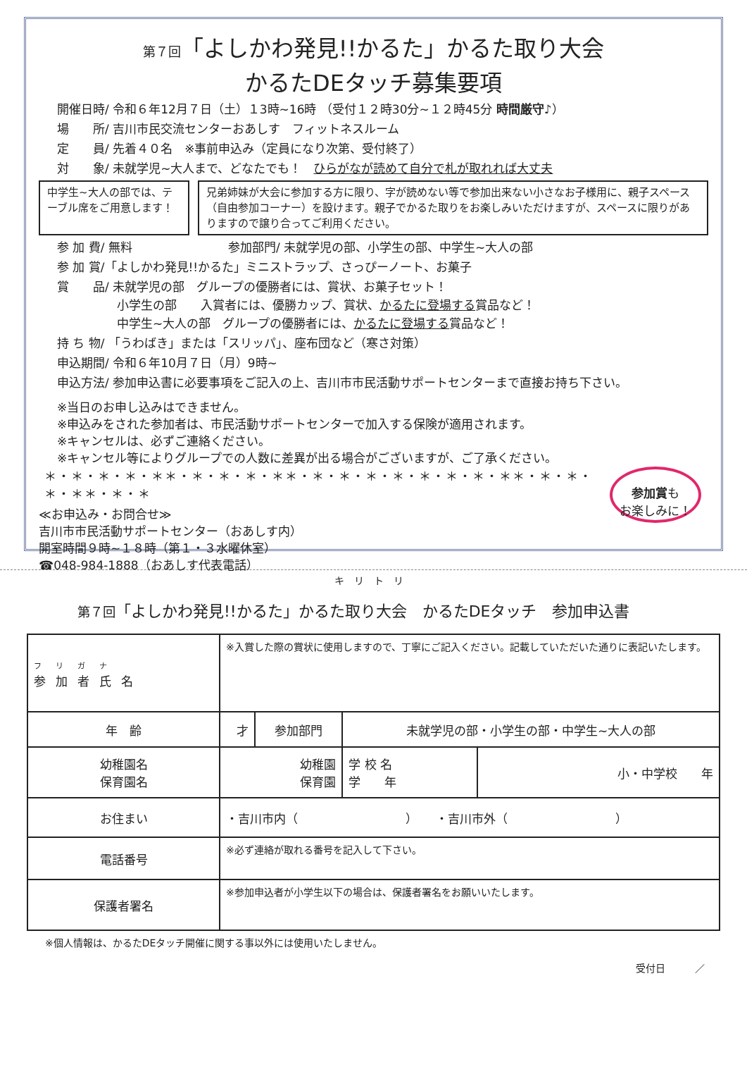第７回「よしかわ発見!!かるた」かるた取り大会
かるたDEタッチ募集要項
開催日時/ 令和６年12月７日（土）１3時~16時 （受付１２時30分~１２時45分 時間厳守♪）
場　　所/ 吉川市民交流センターおあしす　フィットネスルーム
定　　員/ 先着４０名　※事前申込み（定員になり次第、受付終了）
対　　象/ 未就学児~大人まで、どなたでも！　ひらがなが読めて自分で札が取れれば大丈夫
中学生~大人の部では、テーブル席をご用意します！
兄弟姉妹が大会に参加する方に限り、字が読めない等で参加出来ない小さなお子様用に、親子スペース（自由参加コーナー）を設けます。親子でかるた取りをお楽しみいただけますが、スペースに限りがありますので譲り合ってご利用ください。
参 加 費/ 無料　　　　　　　　参加部門/ 未就学児の部、小学生の部、中学生~大人の部
参 加 賞/「よしかわ発見!!かるた」ミニストラップ、さっぴーノート、お菓子
賞　　品/ 未就学児の部　グループの優勝者には、賞状、お菓子セット！
　　　　　小学生の部　　入賞者には、優勝カップ、賞状、かるたに登場する賞品など！
　　　　　中学生~大人の部　グループの優勝者には、かるたに登場する賞品など！
持 ち 物/ 「うわばき」または「スリッパ」、座布団など（寒さ対策）
申込期間/ 令和６年10月７日（月）9時~
申込方法/ 参加申込書に必要事項をご記入の上、吉川市市民活動サポートセンターまで直接お持ち下さい。
※当日のお申し込みはできません。
※申込みをされた参加者は、市民活動サポートセンターで加入する保険が適用されます。
※キャンセルは、必ずご連絡ください。
※キャンセル等によりグループでの人数に差異が出る場合がございますが、ご了承ください。
＊・＊・＊・＊・＊＊・＊・＊・＊・＊＊・＊・＊・＊・＊・＊・＊・＊・＊＊・＊・＊・＊・＊＊・＊・＊
≪お申込み・お問合せ≫
吉川市市民活動サポートセンター（おあしす内）
開室時間９時~１８時（第１・３水曜休室）
☎048-984-1888（おあしす代表電話）
参加賞も
お楽しみに！
キリトリ
第７回「よしかわ発見!!かるた」かるた取り大会　かるたDEタッチ　参加申込書
| フリガナ 参加者氏名 | ※入賞した際の賞状に使用しますので、丁寧にご記入ください。記載していただいた通りに表記いたします。 | | | |
| 年 齢 | 才 | 参加部門 | 未就学児の部・小学生の部・中学生~大人の部 | |
| 幼稚園名 保育園名 | 幼稚園 保育園 | | 学 校 名 学 年 | 小・中学校 年 |
| お住まい | ・吉川市内（ ） ・吉川市外（ ） | | | |
| 電話番号 | ※必ず連絡が取れる番号を記入して下さい。 | | | |
| 保護者署名 | ※参加申込者が小学生以下の場合は、保護者署名をお願いいたします。 | | | |
※個人情報は、かるたDEタッチ開催に関する事以外には使用いたしません。
受付日　　　／